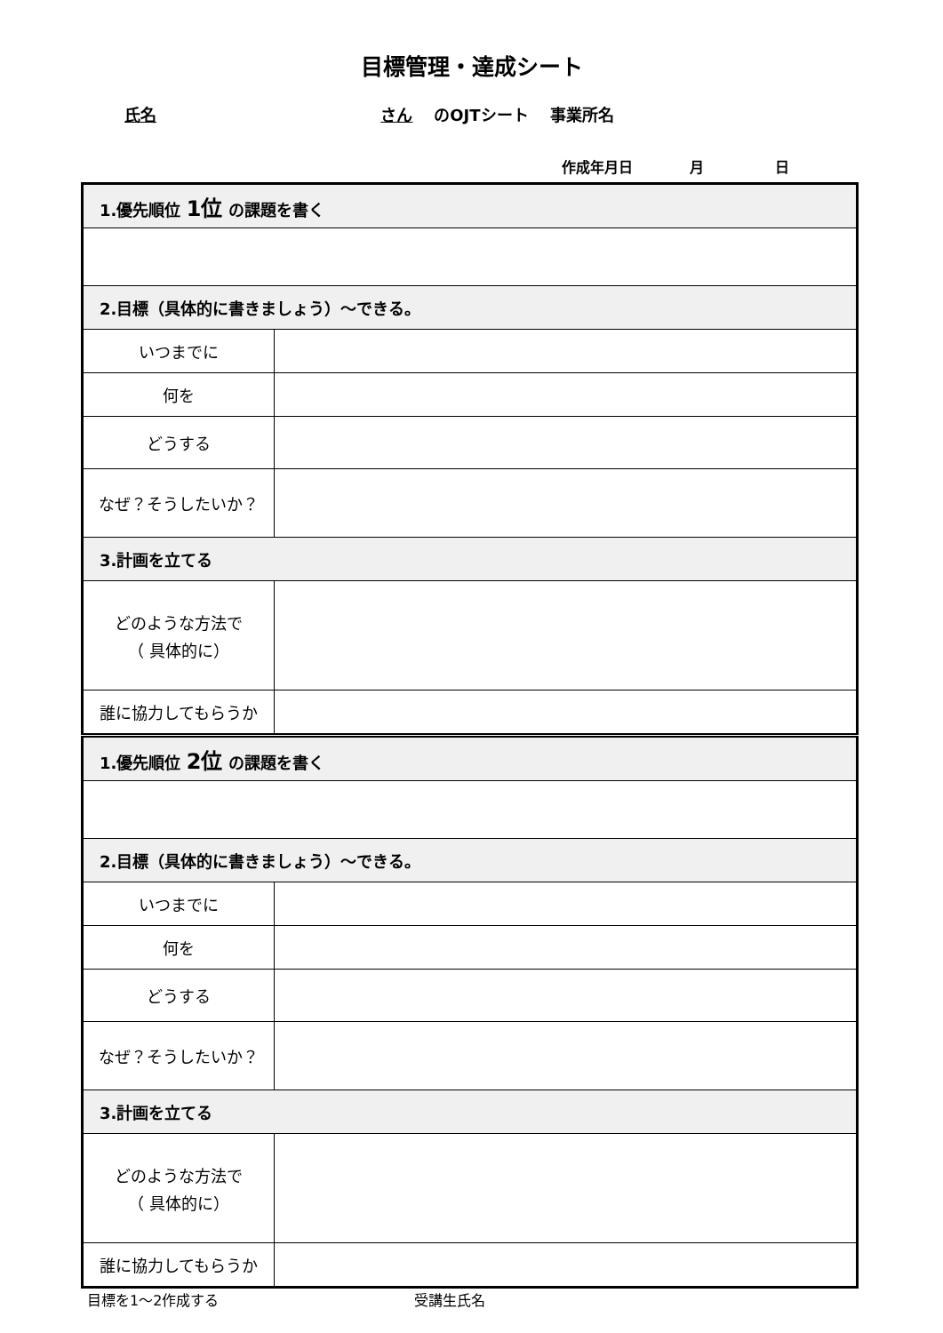目標管理・達成シート
氏名 さん のOJTシート　 事業所名
作成年月日　　　　月　　　　　日
| 1.優先順位 1位 の課題を書く | |
| 2.目標（具体的に書きましょう）～できる。 | |
| いつまでに | |
| 何を | |
| どうする | |
| なぜ？そうしたいか？ | |
| 3.計画を立てる | |
| どのような方法で （ 具体的に） | |
| 誰に協力してもらうか | |
| 1.優先順位 2位 の課題を書く | |
| 2.目標（具体的に書きましょう）～できる。 | |
| いつまでに | |
| 何を | |
| どうする | |
| なぜ？そうしたいか？ | |
| 3.計画を立てる | |
| どのような方法で （ 具体的に） | |
| 誰に協力してもらうか | |
目標を1～2作成する 受講生氏名